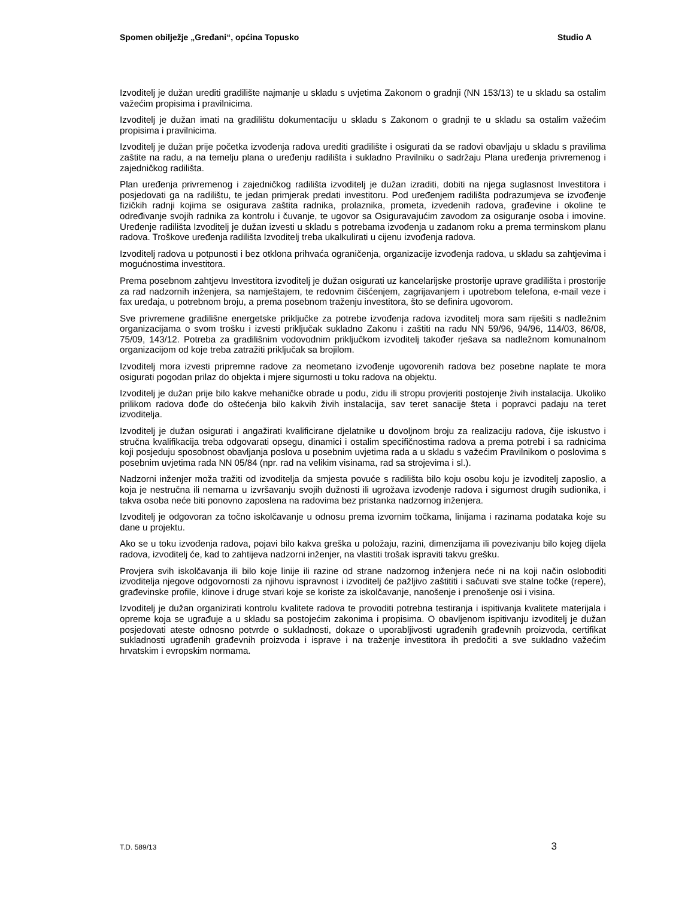Spomen obilježje „Grеđani“, općina Topusko Studio A
Izvoditelj je dužan urediti gradilište najmanje u skladu s uvjetima Zakonom o gradnji (NN 153/13) te u skladu sa ostalim važećim propisima i pravilnicima.
Izvoditelj je dužan imati na gradilištu dokumentaciju u skladu s Zakonom o gradnji te u skladu sa ostalim važećim propisima i pravilnicima.
Izvoditelj je dužan prije početka izvođenja radova urediti gradilište i osigurati da se radovi obavljaju u skladu s pravilima zaštite na radu, a na temelju plana o uređenju radilišta i sukladno Pravilniku o sadržaju Plana uređenja privremenog i zajedničkog radilišta.
Plan uređenja privremenog i zajedničkog radilišta izvoditelj je dužan izraditi, dobiti na njega suglasnost Investitora i posjedovati ga na radilištu, te jedan primjerak predati investitoru. Pod uređenjem radilišta podrazumjeva se izvođenje fizičkih radnji kojima se osigurava zaštita radnika, prolaznika, prometa, izvedenih radova, građevine i okoline te određivanje svojih radnika za kontrolu i čuvanje, te ugovor sa Osiguravajućim zavodom za osiguranje osoba i imovine. Uređenje radilišta Izvoditelj je dužan izvesti u skladu s potrebama izvođenja u zadanom roku a prema terminskom planu radova. Troškove uređenja radilišta Izvoditelj treba ukalkulirati u cijenu izvođenja radova.
Izvoditelj radova u potpunosti i bez otklona prihvaća ograničenja, organizacije izvođenja radova, u skladu sa zahtjevima i mogućnostima investitora.
Prema posebnom zahtjevu Investitora izvoditelj je dužan osigurati uz kancelarijske prostorije uprave gradilišta i prostorije za rad nadzornih inženjera, sa namještajem, te redovnim čišćenjem, zagrijavanjem i upotrebom telefona, e-mail veze i fax uređaja, u potrebnom broju, a prema posebnom traženju investitora, što se definira ugovorom.
Sve privremene gradilišne energetske priključke za potrebe izvođenja radova izvoditelj mora sam riješiti s nadležnim organizacijama o svom trošku i izvesti priključak sukladno Zakonu i zaštiti na radu NN 59/96, 94/96, 114/03, 86/08, 75/09, 143/12. Potreba za gradilišnim vodovodnim priključkom izvoditelj također rješava sa nadležnom komunalnom organizacijom od koje treba zatražiti priključak sa brojilom.
Izvoditelj mora izvesti pripremne radove za neometano izvođenje ugovorenih radova bez posebne naplate te mora osigurati pogodan prilaz do objekta i mjere sigurnosti u toku radova na objektu.
Izvoditelj je dužan prije bilo kakve mehaničke obrade u podu, zidu ili stropu provjeriti postojenje živih instalacija. Ukoliko prilikom radova dođe do oštećenja bilo kakvih živih instalacija, sav teret sanacije šteta i popravci padaju na teret izvoditelja.
Izvoditelj je dužan osigurati i angažirati kvalificirane djelatnike u dovoljnom broju za realizaciju radova, čije iskustvo i stručna kvalifikacija treba odgovarati opsegu, dinamici i ostalim specifičnostima radova a prema potrebi i sa radnicima koji posjeduju sposobnost obavljanja poslova u posebnim uvjetima rada a u skladu s važećim Pravilnikom o poslovima s posebnim uvjetima rada NN 05/84 (npr. rad na velikim visinama, rad sa strojevima i sl.).
Nadzorni inženjer moža tražiti od izvoditelja da smjesta povuće s radilišta bilo koju osobu koju je izvoditelj zaposlio, a koja je nestručna ili nemarna u izvršavanju svojih dužnosti ili ugrožava izvođenje radova i sigurnost drugih sudionika, i takva osoba neće biti ponovno zaposlena na radovima bez pristanka nadzornog inženjera.
Izvoditelj je odgovoran za točno iskolčavanje u odnosu prema izvornim točkama, linijama i razinama podataka koje su dane u projektu.
Ako se u toku izvođenja radova, pojavi bilo kakva greška u položaju, razini, dimenzijama ili povezivanju bilo kojeg dijela radova, izvoditelj će, kad to zahtijeva nadzorni inženjer, na vlastiti trošak ispraviti takvu grešku.
Provjera svih iskolčavanja ili bilo koje linije ili razine od strane nadzornog inženjera neće ni na koji način osloboditi izvoditelja njegove odgovornosti za njihovu ispravnost i izvoditelj će pažljivo zaštititi i sačuvati sve stalne točke (repere), građevinske profile, klinove i druge stvari koje se koriste za iskolčavanje, nanošenje i prenošenje osi i visina.
Izvoditelj je dužan organizirati kontrolu kvalitete radova te provoditi potrebna testiranja i ispitivanja kvalitete materijala i opreme koja se ugrađuje a u skladu sa postojećim zakonima i propisima. O obavljenom ispitivanju izvoditelj je dužan posjedovati ateste odnosno potvrde o sukladnosti, dokaze o uporabljivosti ugrađenih građevnih proizvoda, certifikat sukladnosti ugrađenih građevnih proizvoda i isprave i na traženje investitora ih predočiti a sve sukladno važećim hrvatskim i evropskim normama.
T.D. 589/13 3